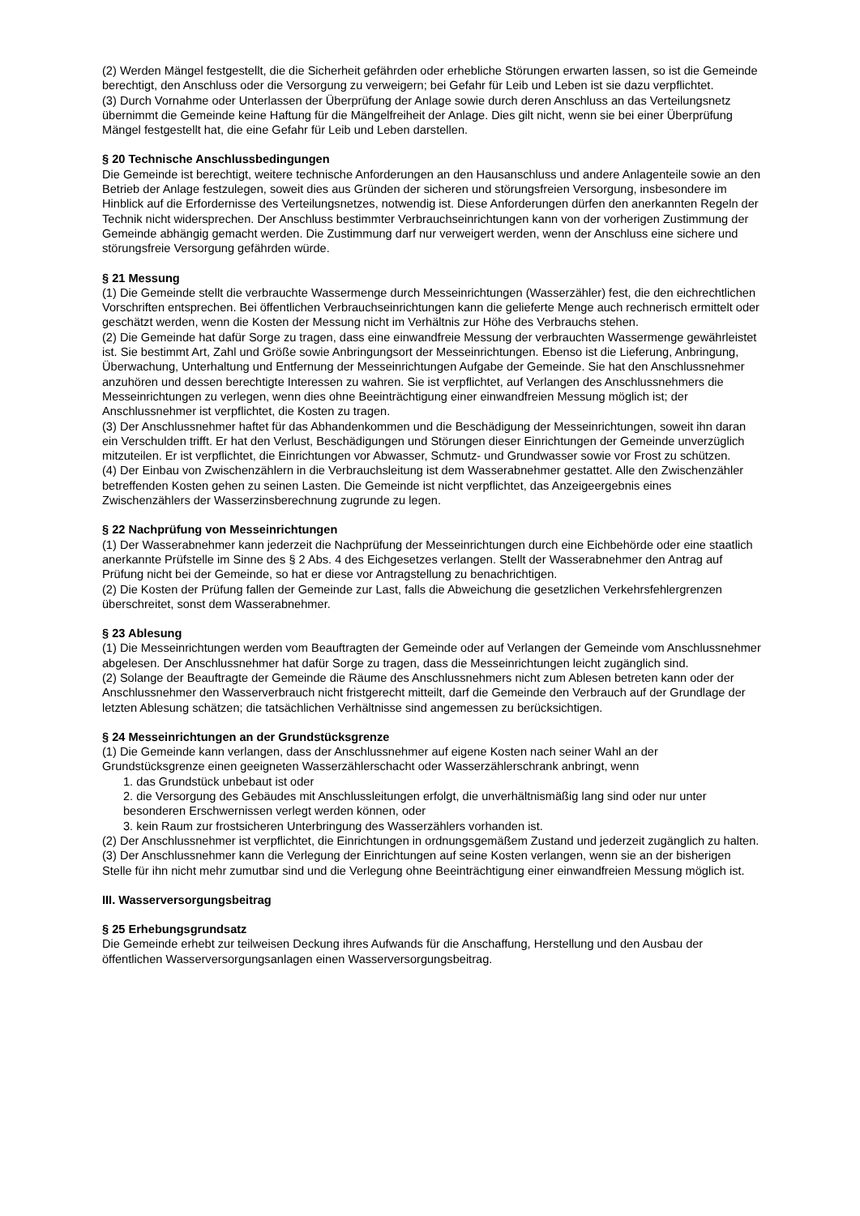(2) Werden Mängel festgestellt, die die Sicherheit gefährden oder erhebliche Störungen erwarten lassen, so ist die Gemeinde berechtigt, den Anschluss oder die Versorgung zu verweigern; bei Gefahr für Leib und Leben ist sie dazu verpflichtet.
(3) Durch Vornahme oder Unterlassen der Überprüfung der Anlage sowie durch deren Anschluss an das Verteilungsnetz übernimmt die Gemeinde keine Haftung für die Mängelfreiheit der Anlage. Dies gilt nicht, wenn sie bei einer Überprüfung Mängel festgestellt hat, die eine Gefahr für Leib und Leben darstellen.
§ 20 Technische Anschlussbedingungen
Die Gemeinde ist berechtigt, weitere technische Anforderungen an den Hausanschluss und andere Anlagenteile sowie an den Betrieb der Anlage festzulegen, soweit dies aus Gründen der sicheren und störungsfreien Versorgung, insbesondere im Hinblick auf die Erfordernisse des Verteilungsnetzes, notwendig ist. Diese Anforderungen dürfen den anerkannten Regeln der Technik nicht widersprechen. Der Anschluss bestimmter Verbrauchseinrichtungen kann von der vorherigen Zustimmung der Gemeinde abhängig gemacht werden. Die Zustimmung darf nur verweigert werden, wenn der Anschluss eine sichere und störungsfreie Versorgung gefährden würde.
§ 21 Messung
(1) Die Gemeinde stellt die verbrauchte Wassermenge durch Messeinrichtungen (Wasserzähler) fest, die den eichrechtlichen Vorschriften entsprechen. Bei öffentlichen Verbrauchseinrichtungen kann die gelieferte Menge auch rechnerisch ermittelt oder geschätzt werden, wenn die Kosten der Messung nicht im Verhältnis zur Höhe des Verbrauchs stehen.
(2) Die Gemeinde hat dafür Sorge zu tragen, dass eine einwandfreie Messung der verbrauchten Wassermenge gewährleistet ist. Sie bestimmt Art, Zahl und Größe sowie Anbringungsort der Messeinrichtungen. Ebenso ist die Lieferung, Anbringung, Überwachung, Unterhaltung und Entfernung der Messeinrichtungen Aufgabe der Gemeinde. Sie hat den Anschlussnehmer anzuhören und dessen berechtigte Interessen zu wahren. Sie ist verpflichtet, auf Verlangen des Anschlussnehmers die Messeinrichtungen zu verlegen, wenn dies ohne Beeinträchtigung einer einwandfreien Messung möglich ist; der Anschlussnehmer ist verpflichtet, die Kosten zu tragen.
(3) Der Anschlussnehmer haftet für das Abhandenkommen und die Beschädigung der Messeinrichtungen, soweit ihn daran ein Verschulden trifft. Er hat den Verlust, Beschädigungen und Störungen dieser Einrichtungen der Gemeinde unverzüglich mitzuteilen. Er ist verpflichtet, die Einrichtungen vor Abwasser, Schmutz- und Grundwasser sowie vor Frost zu schützen.
(4) Der Einbau von Zwischenzählern in die Verbrauchsleitung ist dem Wasserabnehmer gestattet. Alle den Zwischenzähler betreffenden Kosten gehen zu seinen Lasten. Die Gemeinde ist nicht verpflichtet, das Anzeigeergebnis eines Zwischenzählers der Wasserzinsberechnung zugrunde zu legen.
§ 22 Nachprüfung von Messeinrichtungen
(1) Der Wasserabnehmer kann jederzeit die Nachprüfung der Messeinrichtungen durch eine Eichbehörde oder eine staatlich anerkannte Prüfstelle im Sinne des § 2 Abs. 4 des Eichgesetzes verlangen. Stellt der Wasserabnehmer den Antrag auf Prüfung nicht bei der Gemeinde, so hat er diese vor Antragstellung zu benachrichtigen.
(2) Die Kosten der Prüfung fallen der Gemeinde zur Last, falls die Abweichung die gesetzlichen Verkehrsfehlergrenzen überschreitet, sonst dem Wasserabnehmer.
§ 23 Ablesung
(1) Die Messeinrichtungen werden vom Beauftragten der Gemeinde oder auf Verlangen der Gemeinde vom Anschlussnehmer abgelesen. Der Anschlussnehmer hat dafür Sorge zu tragen, dass die Messeinrichtungen leicht zugänglich sind.
(2) Solange der Beauftragte der Gemeinde die Räume des Anschlussnehmers nicht zum Ablesen betreten kann oder der Anschlussnehmer den Wasserverbrauch nicht fristgerecht mitteilt, darf die Gemeinde den Verbrauch auf der Grundlage der letzten Ablesung schätzen; die tatsächlichen Verhältnisse sind angemessen zu berücksichtigen.
§ 24 Messeinrichtungen an der Grundstücksgrenze
(1) Die Gemeinde kann verlangen, dass der Anschlussnehmer auf eigene Kosten nach seiner Wahl an der Grundstücksgrenze einen geeigneten Wasserzählerschacht oder Wasserzählerschrank anbringt, wenn
1. das Grundstück unbebaut ist oder
2. die Versorgung des Gebäudes mit Anschlussleitungen erfolgt, die unverhältnismäßig lang sind oder nur unter besonderen Erschwernissen verlegt werden können, oder
3. kein Raum zur frostsicheren Unterbringung des Wasserzählers vorhanden ist.
(2) Der Anschlussnehmer ist verpflichtet, die Einrichtungen in ordnungsgemäßem Zustand und jederzeit zugänglich zu halten.
(3) Der Anschlussnehmer kann die Verlegung der Einrichtungen auf seine Kosten verlangen, wenn sie an der bisherigen Stelle für ihn nicht mehr zumutbar sind und die Verlegung ohne Beeinträchtigung einer einwandfreien Messung möglich ist.
III. Wasserversorgungsbeitrag
§ 25 Erhebungsgrundsatz
Die Gemeinde erhebt zur teilweisen Deckung ihres Aufwands für die Anschaffung, Herstellung und den Ausbau der öffentlichen Wasserversorgungsanlagen einen Wasserversorgungsbeitrag.